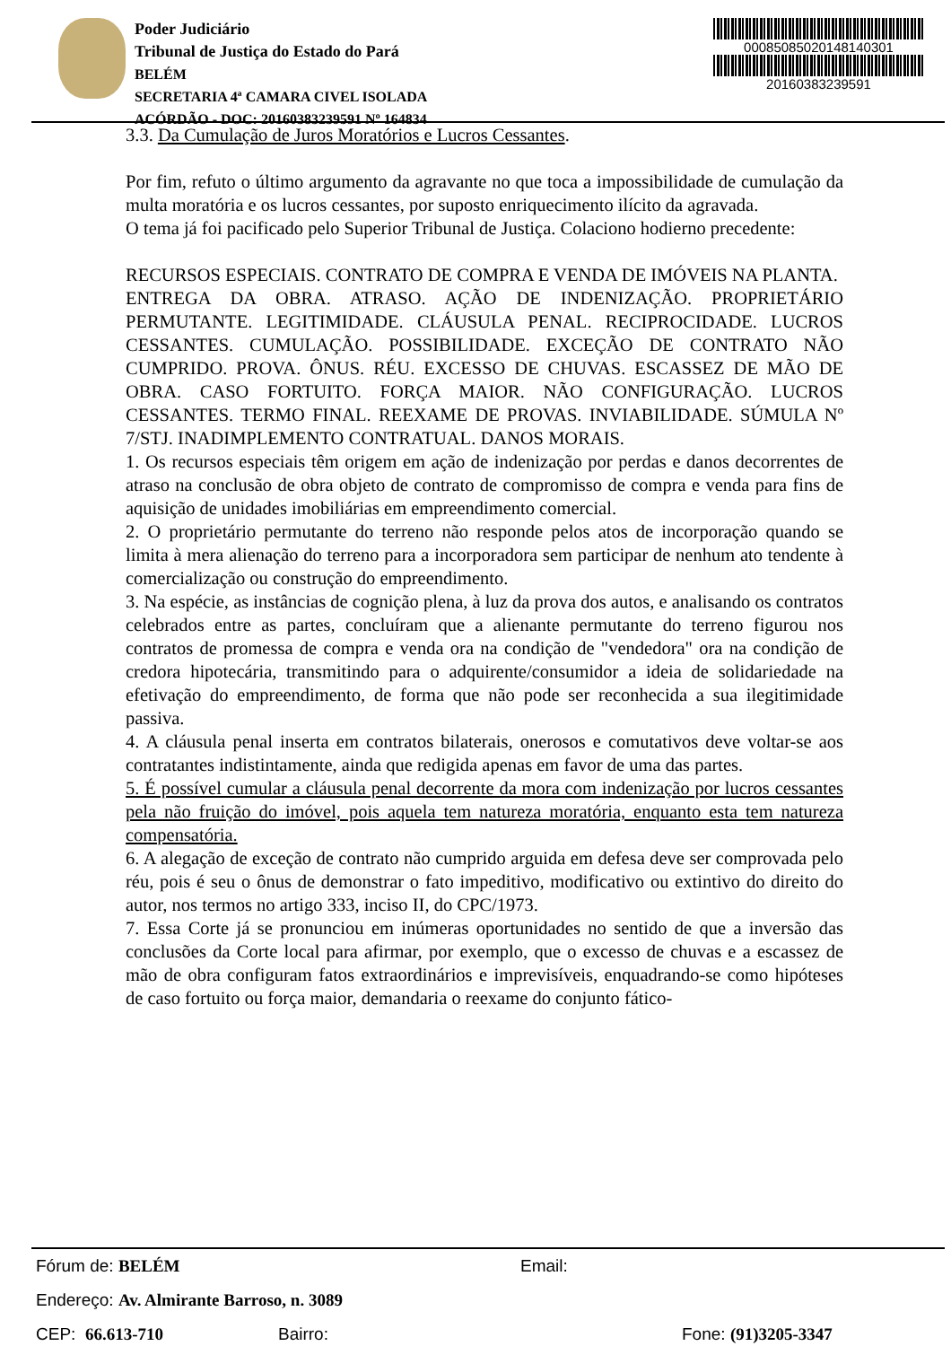Poder Judiciário
Tribunal de Justiça do Estado do Pará
BELÉM
SECRETARIA 4ª CAMARA CIVEL ISOLADA
ACÓRDÃO - DOC: 20160383239591 Nº 164834
00085085020148140301
20160383239591
3.3. Da Cumulação de Juros Moratórios e Lucros Cessantes.
Por fim, refuto o último argumento da agravante no que toca a impossibilidade de cumulação da multa moratória e os lucros cessantes, por suposto enriquecimento ilícito da agravada.
O tema já foi pacificado pelo Superior Tribunal de Justiça. Colaciono hodierno precedente:
RECURSOS ESPECIAIS. CONTRATO DE COMPRA E VENDA DE IMÓVEIS NA PLANTA.
ENTREGA DA OBRA. ATRASO. AÇÃO DE INDENIZAÇÃO. PROPRIETÁRIO PERMUTANTE. LEGITIMIDADE. CLÁUSULA PENAL. RECIPROCIDADE. LUCROS CESSANTES. CUMULAÇÃO. POSSIBILIDADE. EXCEÇÃO DE CONTRATO NÃO CUMPRIDO. PROVA. ÔNUS. RÉU. EXCESSO DE CHUVAS. ESCASSEZ DE MÃO DE OBRA. CASO FORTUITO. FORÇA MAIOR. NÃO CONFIGURAÇÃO. LUCROS CESSANTES. TERMO FINAL. REEXAME DE PROVAS. INVIABILIDADE. SÚMULA Nº 7/STJ. INADIMPLEMENTO CONTRATUAL. DANOS MORAIS.
1. Os recursos especiais têm origem em ação de indenização por perdas e danos decorrentes de atraso na conclusão de obra objeto de contrato de compromisso de compra e venda para fins de aquisição de unidades imobiliárias em empreendimento comercial.
2. O proprietário permutante do terreno não responde pelos atos de incorporação quando se limita à mera alienação do terreno para a incorporadora sem participar de nenhum ato tendente à comercialização ou construção do empreendimento.
3. Na espécie, as instâncias de cognição plena, à luz da prova dos autos, e analisando os contratos celebrados entre as partes, concluíram que a alienante permutante do terreno figurou nos contratos de promessa de compra e venda ora na condição de "vendedora" ora na condição de credora hipotecária, transmitindo para o adquirente/consumidor a ideia de solidariedade na efetivação do empreendimento, de forma que não pode ser reconhecida a sua ilegitimidade passiva.
4. A cláusula penal inserta em contratos bilaterais, onerosos e comutativos deve voltar-se aos contratantes indistintamente, ainda que redigida apenas em favor de uma das partes.
5. É possível cumular a cláusula penal decorrente da mora com indenização por lucros cessantes pela não fruição do imóvel, pois aquela tem natureza moratória, enquanto esta tem natureza compensatória.
6. A alegação de exceção de contrato não cumprido arguida em defesa deve ser comprovada pelo réu, pois é seu o ônus de demonstrar o fato impeditivo, modificativo ou extintivo do direito do autor, nos termos no artigo 333, inciso II, do CPC/1973.
7. Essa Corte já se pronunciou em inúmeras oportunidades no sentido de que a inversão das conclusões da Corte local para afirmar, por exemplo, que o excesso de chuvas e a escassez de mão de obra configuram fatos extraordinários e imprevisíveis, enquadrando-se como hipóteses de caso fortuito ou força maior, demandaria o reexame do conjunto fático-
Fórum de: BELÉM Email:
Endereço: Av. Almirante Barroso, n. 3089
CEP: 66.613-710 Bairro: Fone: (91)3205-3347